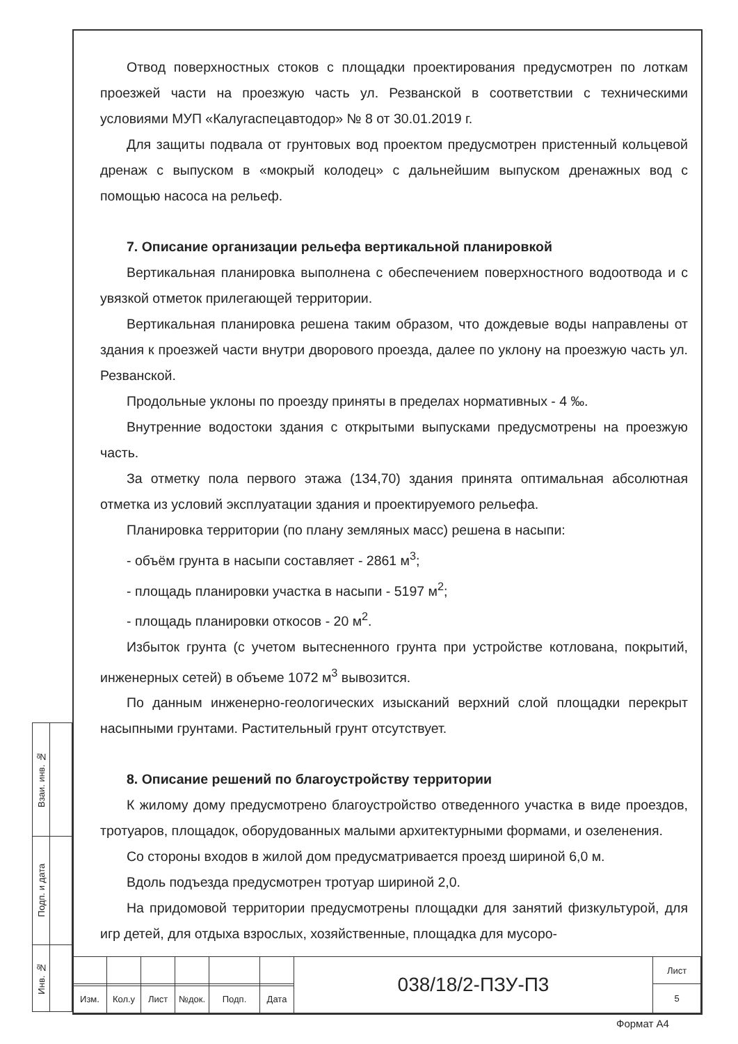Отвод поверхностных стоков с площадки проектирования предусмотрен по лоткам проезжей части на проезжую часть ул. Резванской в соответствии с техническими условиями МУП «Калугаспецавтодор» № 8 от 30.01.2019 г.
Для защиты подвала от грунтовых вод проектом предусмотрен пристенный кольцевой дренаж с выпуском в «мокрый колодец» с дальнейшим выпуском дренажных вод с помощью насоса на рельеф.
7. Описание организации рельефа вертикальной планировкой
Вертикальная планировка выполнена с обеспечением поверхностного водоотвода и с увязкой отметок прилегающей территории.
Вертикальная планировка решена таким образом, что дождевые воды направлены от здания к проезжей части внутри дворового проезда, далее по уклону на проезжую часть ул. Резванской.
Продольные уклоны по проезду приняты в пределах нормативных - 4 ‰.
Внутренние водостоки здания с открытыми выпусками предусмотрены на проезжую часть.
За отметку пола первого этажа (134,70) здания принята оптимальная абсолютная отметка из условий эксплуатации здания и проектируемого рельефа.
Планировка территории (по плану земляных масс) решена в насыпи:
- объём грунта в насыпи составляет - 2861 м<sup>3</sup>;
- площадь планировки участка в насыпи - 5197 м<sup>2</sup>;
- площадь планировки откосов - 20 м<sup>2</sup>.
Избыток грунта (с учетом вытесненного грунта при устройстве котлована, покрытий, инженерных сетей) в объеме 1072 м<sup>3</sup> вывозится.
По данным инженерно-геологических изысканий верхний слой площадки перекрыт насыпными грунтами. Растительный грунт отсутствует.
8. Описание решений по благоустройству территории
К жилому дому предусмотрено благоустройство отведенного участка в виде проездов, тротуаров, площадок, оборудованных малыми архитектурными формами, и озеленения.
Со стороны входов в жилой дом предусматривается проезд шириной 6,0 м.
Вдоль подъезда предусмотрен тротуар шириной 2,0.
На придомовой территории предусмотрены площадки для занятий физкультурой, для игр детей, для отдыха взрослых, хозяйственные, площадка для мусоро-
| Взаи. инв. № | |
| Подп. и дата | |
| Инв. № | |
| | | | | | | 038/18/2-ПЗУ-П3 | Лист |
| | | | | | | | 5 |
| Изм. | Кол.у | Лист | №док. | Подп. | Дата | | |
Формат А4